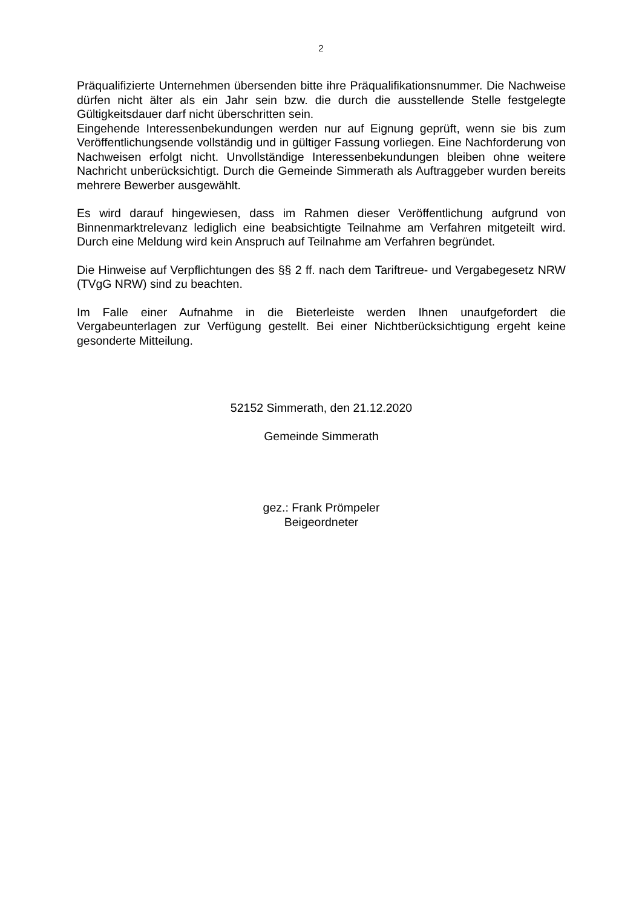2
Präqualifizierte Unternehmen übersenden bitte ihre Präqualifikationsnummer. Die Nachweise dürfen nicht älter als ein Jahr sein bzw. die durch die ausstellende Stelle festgelegte Gültigkeitsdauer darf nicht überschritten sein.
Eingehende Interessenbekundungen werden nur auf Eignung geprüft, wenn sie bis zum Veröffentlichungsende vollständig und in gültiger Fassung vorliegen. Eine Nachforderung von Nachweisen erfolgt nicht. Unvollständige Interessenbekundungen bleiben ohne weitere Nachricht unberücksichtigt. Durch die Gemeinde Simmerath als Auftraggeber wurden bereits mehrere Bewerber ausgewählt.
Es wird darauf hingewiesen, dass im Rahmen dieser Veröffentlichung aufgrund von Binnenmarktrelevanz lediglich eine beabsichtigte Teilnahme am Verfahren mitgeteilt wird. Durch eine Meldung wird kein Anspruch auf Teilnahme am Verfahren begründet.
Die Hinweise auf Verpflichtungen des §§ 2 ff. nach dem Tariftreue- und Vergabegesetz NRW (TVgG NRW) sind zu beachten.
Im Falle einer Aufnahme in die Bieterleiste werden Ihnen unaufgefordert die Vergabeunterlagen zur Verfügung gestellt. Bei einer Nichtberücksichtigung ergeht keine gesonderte Mitteilung.
52152 Simmerath, den 21.12.2020
Gemeinde Simmerath
gez.: Frank Prömpeler
Beigeordneter